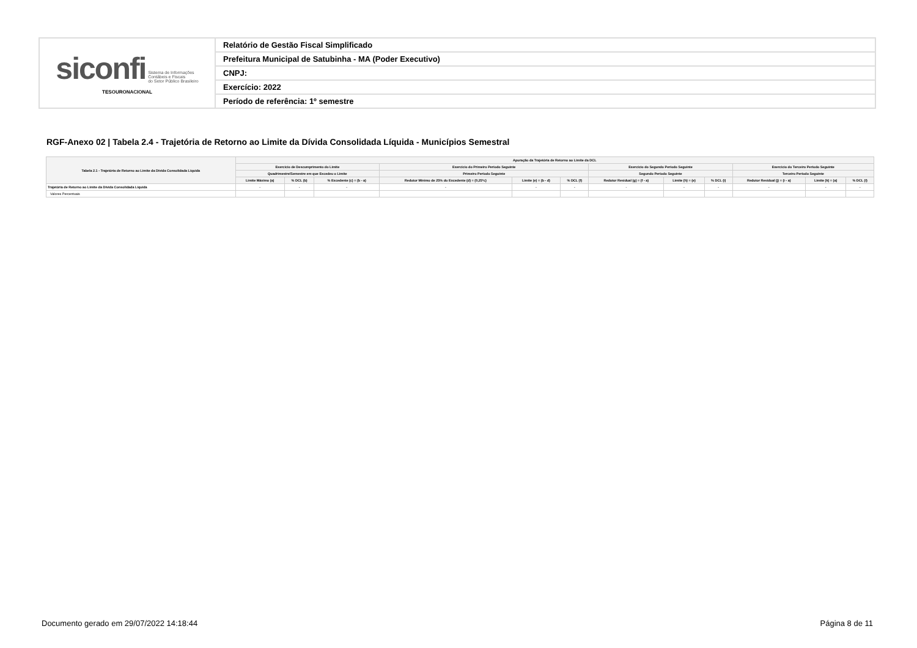| siconfi Sistema de Informações Contábeis e Fiscais do Setor Público Brasileiro TESOURONACIONAL | Relatório de Gestão Fiscal Simplificado |
| | Prefeitura Municipal de Satubinha - MA (Poder Executivo) |
| | CNPJ: |
| | Exercício: 2022 |
| | Período de referência: 1º semestre |
RGF-Anexo 02 | Tabela 2.4 - Trajetória de Retorno ao Limite da Dívida Consolidada Líquida - Municípios Semestral
| Tabela 2.1 - Trajetória de Retorno ao Limite da Dívida Consolidada Líquida | Apuração da Trajetória de Retorno ao Limite da DCL | | | | | | | | | | | |
| --- | --- | --- | --- | --- | --- | --- | --- | --- | --- | --- | --- | --- |
| | Exercício de Descumprimento do Limite | | | Exercício do Primeiro Período Seguinte | | | Exercício do Segundo Período Seguinte | | | Exercício do Terceiro Período Seguinte | | |
| | Quadrimestre/Semestre em que Excedeu o Limite | | | Primeiro Período Seguinte | | | Segundo Período Seguinte | | | Terceiro Período Seguinte | | |
| | Limite Máximo (a) | % DCL (b) | % Excedente (c) = (b - a) | Redutor Mínimo de 25% do Excedente (d) = (0,25*c) | Limite (e) = (b - d) | % DCL (f) | Redutor Residual (g) = (f - a) | Limite (h) = (e) | % DCL (i) | Redutor Residual (j) = (i - a) | Limite (k) = (a) | % DCL (l) |
| Trajetória de Retorno ao Limite da Dívida Consolidada Líquida | - | - | - | - | - | - | - | - | - | - | - | - |
| Valores Percentuais | | | | | | | | | | | | |
Documento gerado em 29/07/2022 14:18:44
Página 8 de 11